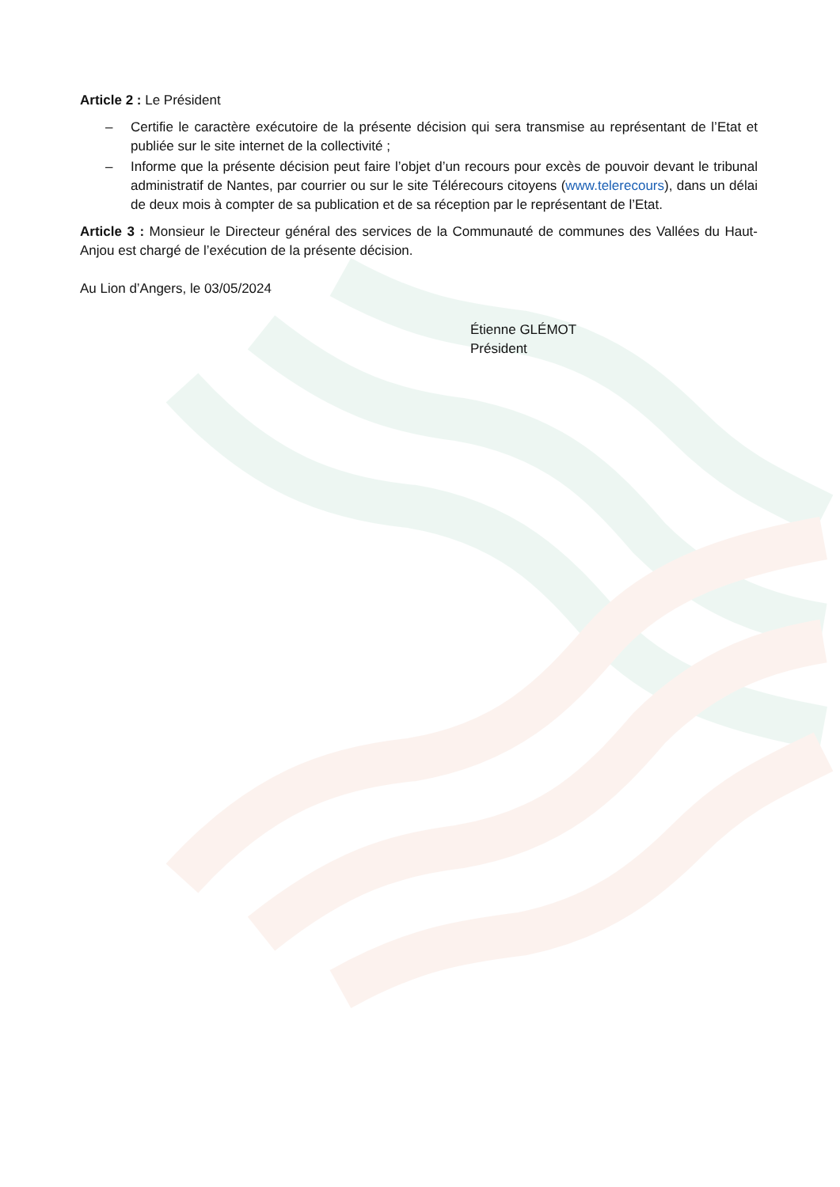Article 2 : Le Président
– Certifie le caractère exécutoire de la présente décision qui sera transmise au représentant de l’Etat et publiée sur le site internet de la collectivité ;
– Informe que la présente décision peut faire l’objet d’un recours pour excès de pouvoir devant le tribunal administratif de Nantes, par courrier ou sur le site Télérecours citoyens (www.telerecours), dans un délai de deux mois à compter de sa publication et de sa réception par le représentant de l’Etat.
Article 3 : Monsieur le Directeur général des services de la Communauté de communes des Vallées du Haut-Anjou est chargé de l’exécution de la présente décision.
Au Lion d’Angers, le 03/05/2024
Étienne GLÉMOT
Président